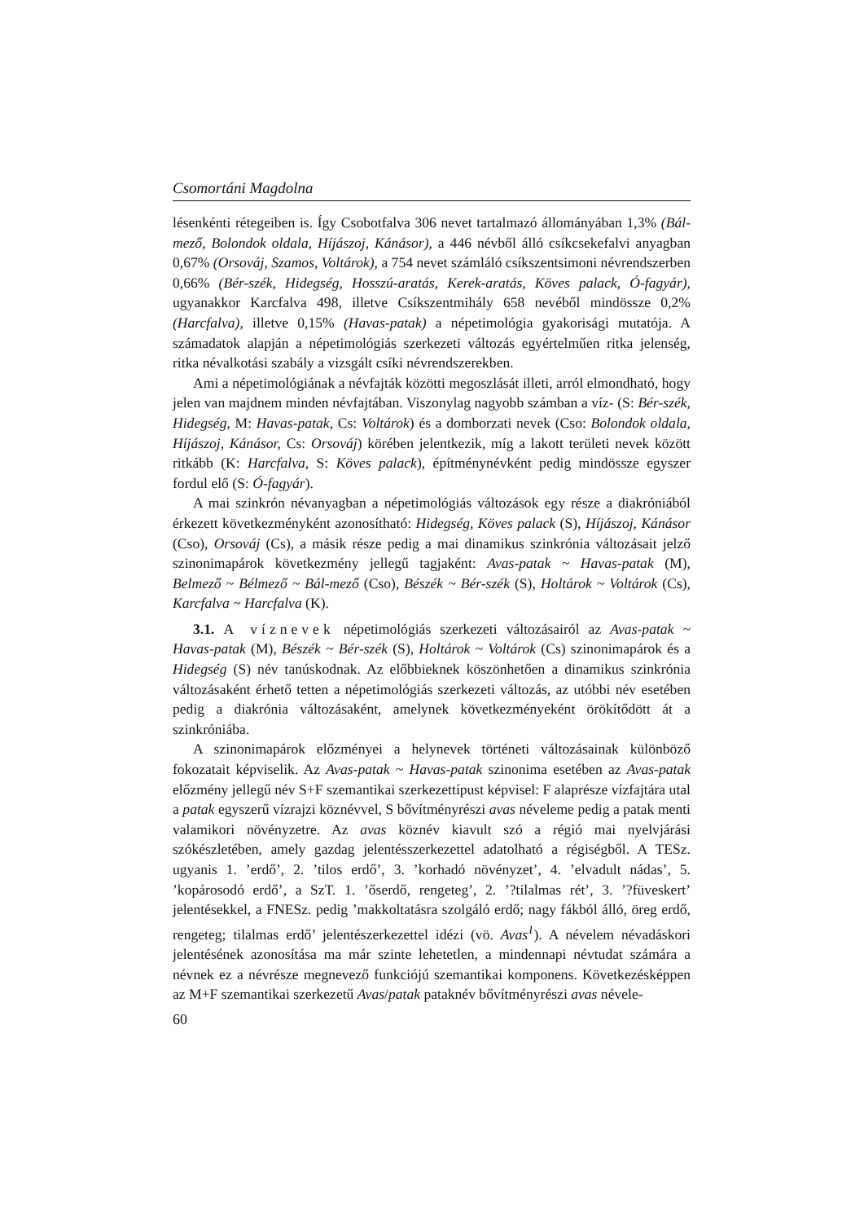Csomortáni Magdolna
lésenkénti rétegeiben is. Így Csobotfalva 306 nevet tartalmazó állományában 1,3% (Bál-mező, Bolondok oldala, Híjászoj, Kánásor), a 446 névből álló csíkcsekefalvi anyagban 0,67% (Orsováj, Szamos, Voltárok), a 754 nevet számláló csíkszentsimoni névrendszerben 0,66% (Bér-szék, Hidegség, Hosszú-aratás, Kerek-aratás, Köves palack, Ó-fagyár), ugyanakkor Karcfalva 498, illetve Csíkszentmihály 658 nevéből mindössze 0,2% (Harcfalva), illetve 0,15% (Havas-patak) a népetimológia gyakorisági mutatója. A számadatok alapján a népetimológiás szerkezeti változás egyértelműen ritka jelenség, ritka névalkotási szabály a vizsgált csíki névrendszerekben.
Ami a népetimológiának a névfajták közötti megoszlását illeti, arról elmondható, hogy jelen van majdnem minden névfajtában. Viszonylag nagyobb számban a víz- (S: Bér-szék, Hidegség, M: Havas-patak, Cs: Voltárok) és a domborzati nevek (Cso: Bolondok oldala, Híjászoj, Kánásor, Cs: Orsováj) körében jelentkezik, míg a lakott területi nevek között ritkább (K: Harcfalva, S: Köves palack), építménynévként pedig mindössze egyszer fordul elő (S: Ó-fagyár).
A mai szinkrón névanyagban a népetimológiás változások egy része a diakróniából érkezett következményként azonosítható: Hidegség, Köves palack (S), Híjászoj, Kánásor (Cso), Orsováj (Cs), a másik része pedig a mai dinamikus szinkrónia változásait jelző szinonimapárok következmény jellegű tagjaként: Avas-patak ~ Havas-patak (M), Belmező ~ Bélmező ~ Bál-mező (Cso), Bészék ~ Bér-szék (S), Holtárok ~ Voltárok (Cs), Karcfalva ~ Harcfalva (K).
3.1. A víznevek népetimológiás szerkezeti változásairól az Avas-patak ~ Havas-patak (M), Bészék ~ Bér-szék (S), Holtárok ~ Voltárok (Cs) szinonimapárok és a Hidegség (S) név tanúskodnak. Az előbbieknek köszönhetően a dinamikus szinkrónia változásaként érhető tetten a népetimológiás szerkezeti változás, az utóbbi név esetében pedig a diakrónia változásaként, amelynek következményeként örökítődött át a szinkróniába.
A szinonimapárok előzményei a helynevek történeti változásainak különböző fokozatait képviselik. Az Avas-patak ~ Havas-patak szinonima esetében az Avas-patak előzmény jellegű név S+F szemantikai szerkezettípust képvisel: F alaprésze vízfajtára utal a patak egyszerű vízrajzi köznévvel, S bővítményrészi avas néveleme pedig a patak menti valamikori növényzetre. Az avas köznév kiavult szó a régió mai nyelvjárási szókészletében, amely gazdag jelentésszerkezettel adatolható a régiségből. A TESz. ugyanis 1. ’erdő’, 2. ’tilos erdő’, 3. ’korhadó növényzet’, 4. ’elvadult nádas’, 5. ’kopárosodó erdő’, a SzT. 1. ’őserdő, rengeteg’, 2. ’?tilalmas rét’, 3. ’?füveskert’ jelentésekkel, a FNESz. pedig ’makkoltatásra szolgáló erdő; nagy fákból álló, öreg erdő, rengeteg; tilalmas erdő’ jelentészerkezettel idézi (vö. Avas<sup>1</sup>). A névelem névadáskori jelentésének azonosítása ma már szinte lehetetlen, a mindennapi névtudat számára a névnek ez a névrésze megnevező funkciójú szemantikai komponens. Következésképpen az M+F szemantikai szerkezetű Avas/patak pataknév bővítményrészi avas névele-
60